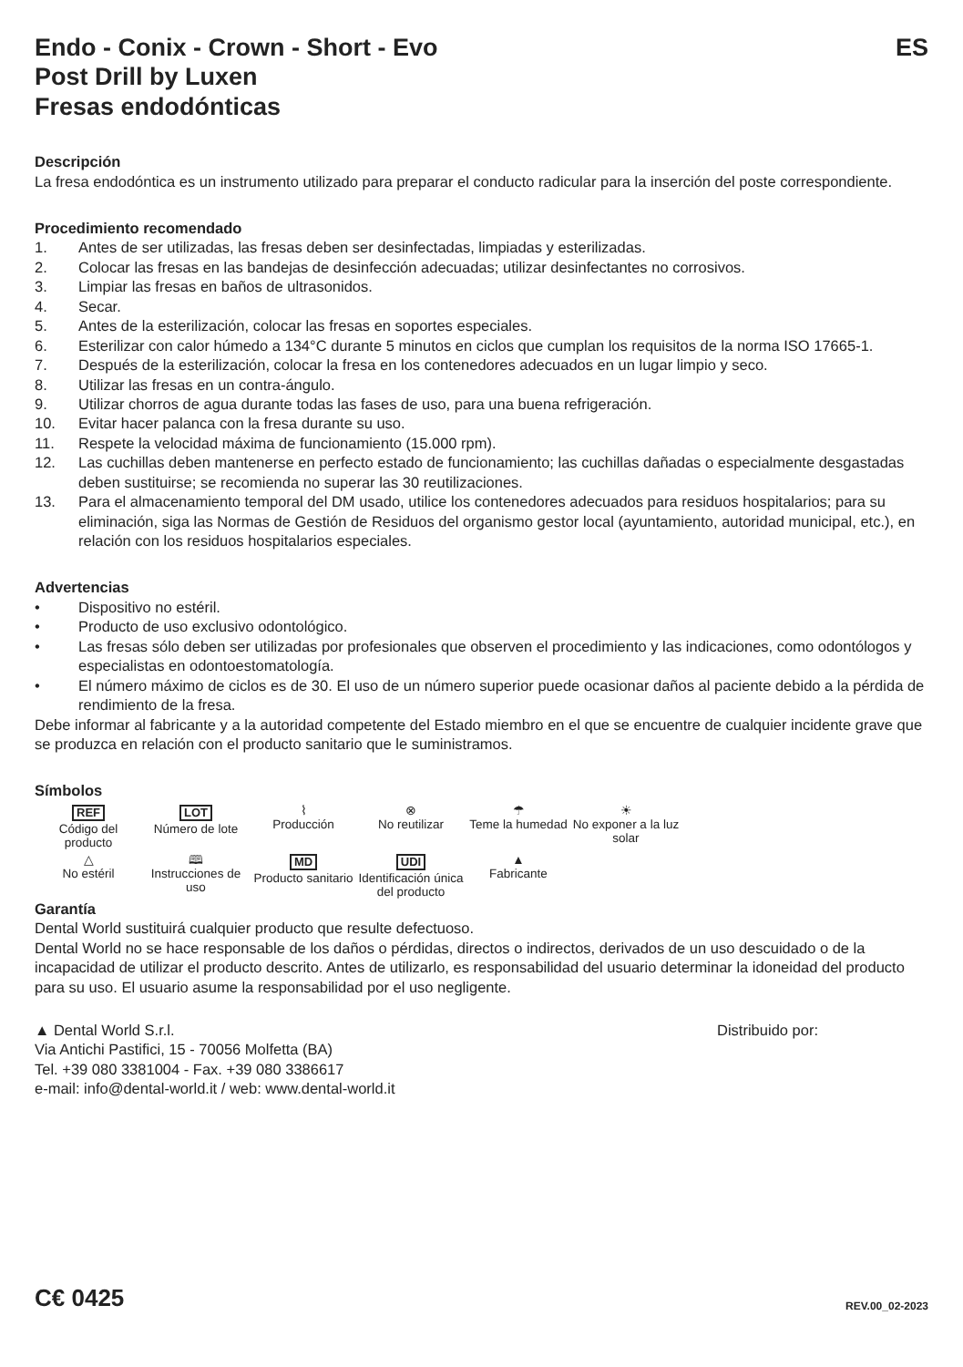Endo - Conix - Crown - Short - Evo ES
Post Drill by Luxen
Fresas endodónticas
Descripción
La fresa endodóntica es un instrumento utilizado para preparar el conducto radicular para la inserción del poste correspondiente.
Procedimiento recomendado
1. Antes de ser utilizadas, las fresas deben ser desinfectadas, limpiadas y esterilizadas.
2. Colocar las fresas en las bandejas de desinfección adecuadas; utilizar desinfectantes no corrosivos.
3. Limpiar las fresas en baños de ultrasonidos.
4. Secar.
5. Antes de la esterilización, colocar las fresas en soportes especiales.
6. Esterilizar con calor húmedo a 134°C durante 5 minutos en ciclos que cumplan los requisitos de la norma ISO 17665-1.
7. Después de la esterilización, colocar la fresa en los contenedores adecuados en un lugar limpio y seco.
8. Utilizar las fresas en un contra-ángulo.
9. Utilizar chorros de agua durante todas las fases de uso, para una buena refrigeración.
10. Evitar hacer palanca con la fresa durante su uso.
11. Respete la velocidad máxima de funcionamiento (15.000 rpm).
12. Las cuchillas deben mantenerse en perfecto estado de funcionamiento; las cuchillas dañadas o especialmente desgastadas deben sustituirse; se recomienda no superar las 30 reutilizaciones.
13. Para el almacenamiento temporal del DM usado, utilice los contenedores adecuados para residuos hospitalarios; para su eliminación, siga las Normas de Gestión de Residuos del organismo gestor local (ayuntamiento, autoridad municipal, etc.), en relación con los residuos hospitalarios especiales.
Advertencias
• Dispositivo no estéril.
• Producto de uso exclusivo odontológico.
• Las fresas sólo deben ser utilizadas por profesionales que observen el procedimiento y las indicaciones, como odontólogos y especialistas en odontoestomatología.
• El número máximo de ciclos es de 30. El uso de un número superior puede ocasionar daños al paciente debido a la pérdida de rendimiento de la fresa.
Debe informar al fabricante y a la autoridad competente del Estado miembro en el que se encuentre de cualquier incidente grave que se produzca en relación con el producto sanitario que le suministramos.
Símbolos
REF
Código del producto
LOT
Número de lote
⌇
Producción
⊗
No reutilizar
☂
Teme la humedad
☀
No exponer a la luz solar
△
No estéril
🕮
Instrucciones de uso
MD
Producto sanitario
UDI
Identificación única del producto
▲
Fabricante
Garantía
Dental World sustituirá cualquier producto que resulte defectuoso.
Dental World no se hace responsable de los daños o pérdidas, directos o indirectos, derivados de un uso descuidado o de la incapacidad de utilizar el producto descrito. Antes de utilizarlo, es responsabilidad del usuario determinar la idoneidad del producto para su uso. El usuario asume la responsabilidad por el uso negligente.
▲ Dental World S.r.l.
Via Antichi Pastifici, 15 - 70056 Molfetta (BA)
Tel. +39 080 3381004 - Fax. +39 080 3386617
e-mail: info@dental-world.it / web: www.dental-world.it
Distribuido por:
C€ 0425
REV.00_02-2023